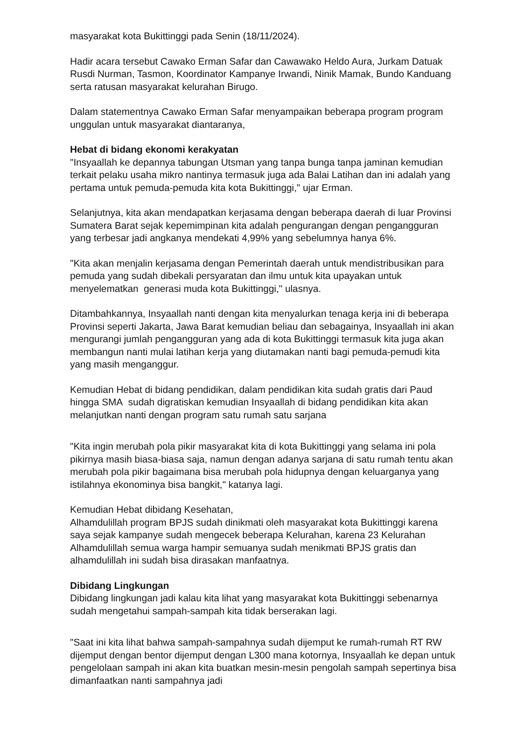masyarakat kota Bukittinggi pada Senin (18/11/2024).
Hadir acara tersebut Cawako Erman Safar dan Cawawako Heldo Aura, Jurkam Datuak Rusdi Nurman, Tasmon, Koordinator Kampanye Irwandi, Ninik Mamak, Bundo Kanduang serta ratusan masyarakat kelurahan Birugo.
Dalam statementnya Cawako Erman Safar menyampaikan beberapa program program unggulan untuk masyarakat diantaranya,
Hebat di bidang ekonomi kerakyatan
"Insyaallah ke depannya tabungan Utsman yang tanpa bunga tanpa jaminan kemudian terkait pelaku usaha mikro nantinya termasuk juga ada Balai Latihan dan ini adalah yang pertama untuk pemuda-pemuda kita kota Bukittinggi," ujar Erman.
Selanjutnya, kita akan mendapatkan kerjasama dengan beberapa daerah di luar Provinsi Sumatera Barat sejak kepemimpinan kita adalah pengurangan dengan pengangguran yang terbesar jadi angkanya mendekati 4,99% yang sebelumnya hanya 6%.
"Kita akan menjalin kerjasama dengan Pemerintah daerah untuk mendistribusikan para pemuda yang sudah dibekali persyaratan dan ilmu untuk kita upayakan untuk menyelematkan generasi muda kota Bukittinggi," ulasnya.
Ditambahkannya, Insyaallah nanti dengan kita menyalurkan tenaga kerja ini di beberapa Provinsi seperti Jakarta, Jawa Barat kemudian beliau dan sebagainya, Insyaallah ini akan mengurangi jumlah pengangguran yang ada di kota Bukittinggi termasuk kita juga akan membangun nanti mulai latihan kerja yang diutamakan nanti bagi pemuda-pemudi kita yang masih menganggur.
Kemudian Hebat di bidang pendidikan, dalam pendidikan kita sudah gratis dari Paud hingga SMA sudah digratiskan kemudian Insyaallah di bidang pendidikan kita akan melanjutkan nanti dengan program satu rumah satu sarjana
"Kita ingin merubah pola pikir masyarakat kita di kota Bukittinggi yang selama ini pola pikirnya masih biasa-biasa saja, namun dengan adanya sarjana di satu rumah tentu akan merubah pola pikir bagaimana bisa merubah pola hidupnya dengan keluarganya yang istilahnya ekonominya bisa bangkit," katanya lagi.
Kemudian Hebat dibidang Kesehatan,
Alhamdulillah program BPJS sudah dinikmati oleh masyarakat kota Bukittinggi karena saya sejak kampanye sudah mengecek beberapa Kelurahan, karena 23 Kelurahan Alhamdulillah semua warga hampir semuanya sudah menikmati BPJS gratis dan alhamdulillah ini sudah bisa dirasakan manfaatnya.
Dibidang Lingkungan
Dibidang lingkungan jadi kalau kita lihat yang masyarakat kota Bukittinggi sebenarnya sudah mengetahui sampah-sampah kita tidak berserakan lagi.
"Saat ini kita lihat bahwa sampah-sampahnya sudah dijemput ke rumah-rumah RT RW dijemput dengan bentor dijemput dengan L300 mana kotornya, Insyaallah ke depan untuk pengelolaan sampah ini akan kita buatkan mesin-mesin pengolah sampah sepertinya bisa dimanfaatkan nanti sampahnya jadi